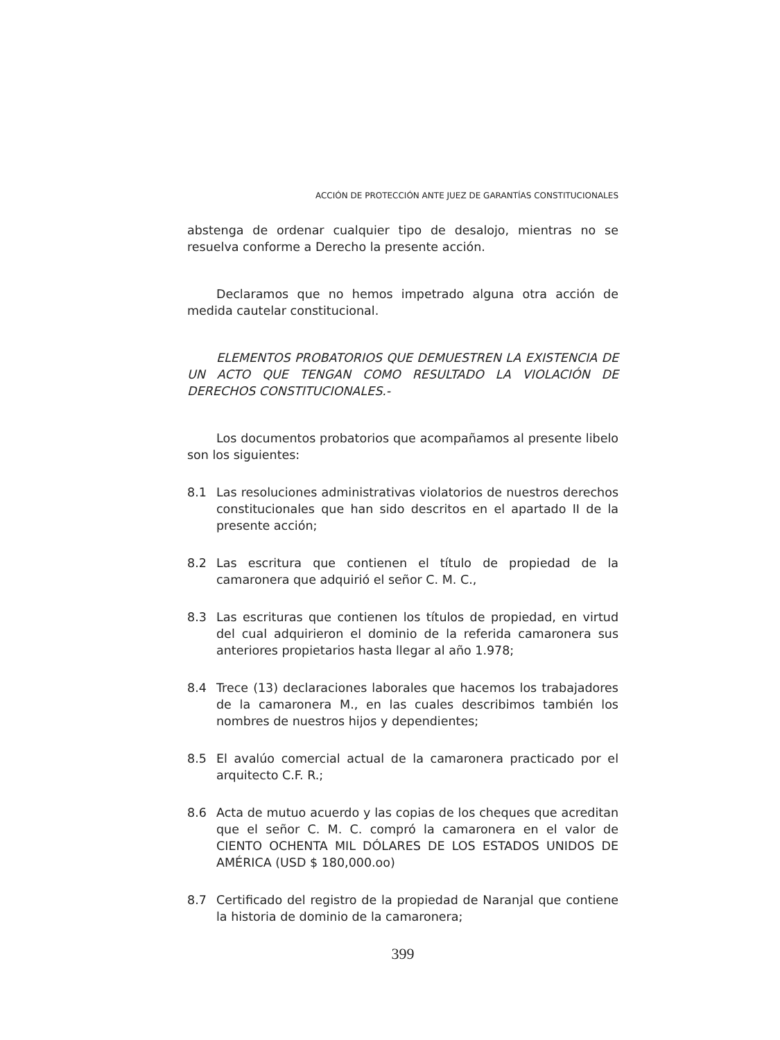ACCIÓN DE PROTECCIÓN ANTE JUEZ DE GARANTÍAS CONSTITUCIONALES
abstenga de ordenar cualquier tipo de desalojo, mientras no se resuelva conforme a Derecho la presente acción.
Declaramos que no hemos impetrado alguna otra acción de medida cautelar constitucional.
ELEMENTOS PROBATORIOS QUE DEMUESTREN LA EXISTENCIA DE UN ACTO QUE TENGAN COMO RESULTADO LA VIOLACIÓN DE DERECHOS CONSTITUCIONALES.-
Los documentos probatorios que acompañamos al presente libelo son los siguientes:
8.1 Las resoluciones administrativas violatorios de nuestros derechos constitucionales que han sido descritos en el apartado II de la presente acción;
8.2 Las escritura que contienen el título de propiedad de la camaronera que adquirió el señor C. M. C.,
8.3 Las escrituras que contienen los títulos de propiedad, en virtud del cual adquirieron el dominio de la referida camaronera sus anteriores propietarios hasta llegar al año 1.978;
8.4 Trece (13) declaraciones laborales que hacemos los trabajadores de la camaronera M., en las cuales describimos también los nombres de nuestros hijos y dependientes;
8.5 El avalúo comercial actual de la camaronera practicado por el arquitecto C.F. R.;
8.6 Acta de mutuo acuerdo y las copias de los cheques que acreditan que el señor C. M. C. compró la camaronera en el valor de CIENTO OCHENTA MIL DÓLARES DE LOS ESTADOS UNIDOS DE AMÉRICA (USD $ 180,000.oo)
8.7 Certificado del registro de la propiedad de Naranjal que contiene la historia de dominio de la camaronera;
399